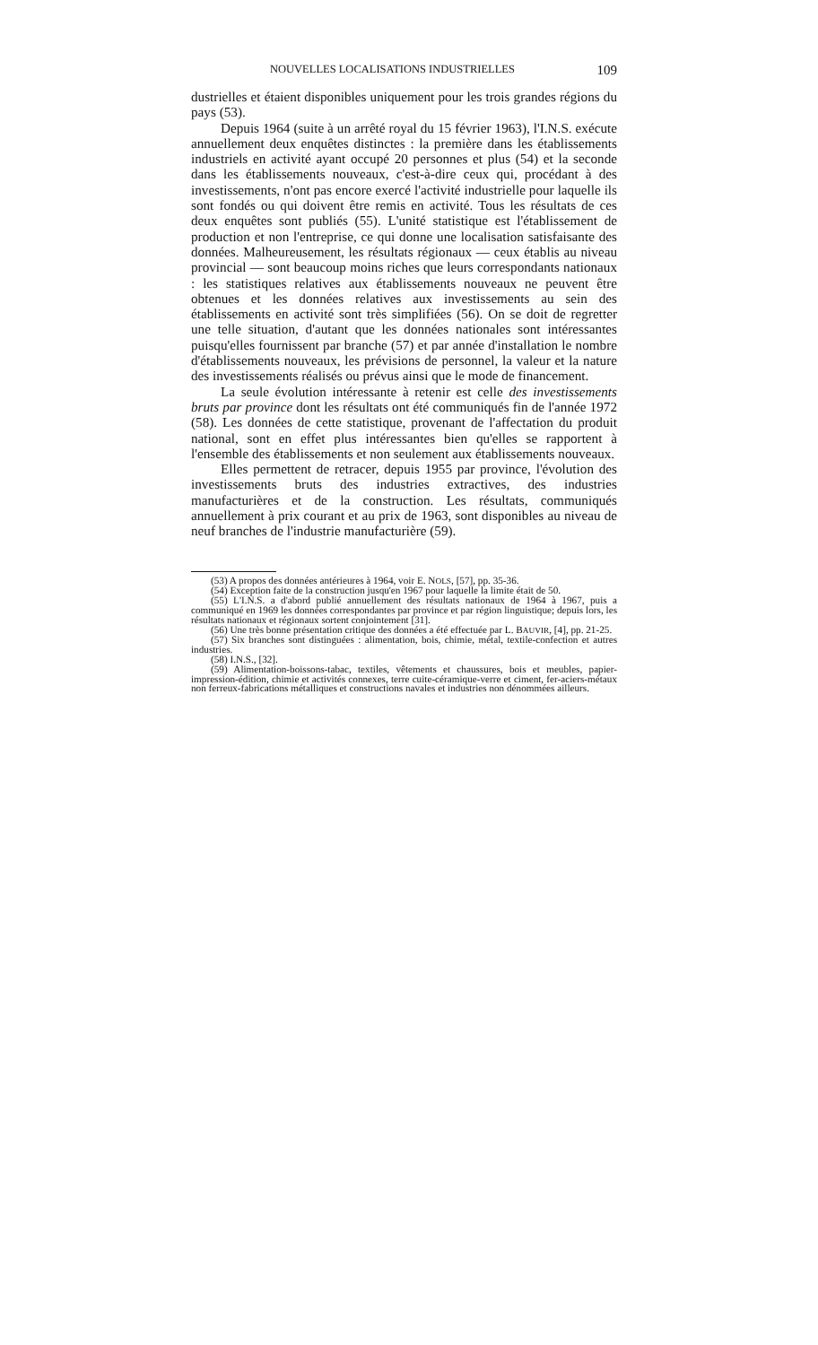NOUVELLES LOCALISATIONS INDUSTRIELLES 109
dustrielles et étaient disponibles uniquement pour les trois grandes régions du pays (53).
Depuis 1964 (suite à un arrêté royal du 15 février 1963), l'I.N.S. exécute annuellement deux enquêtes distinctes : la première dans les établissements industriels en activité ayant occupé 20 personnes et plus (54) et la seconde dans les établissements nouveaux, c'est-à-dire ceux qui, procédant à des investissements, n'ont pas encore exercé l'activité industrielle pour laquelle ils sont fondés ou qui doivent être remis en activité. Tous les résultats de ces deux enquêtes sont publiés (55). L'unité statistique est l'établissement de production et non l'entreprise, ce qui donne une localisation satisfaisante des données. Malheureusement, les résultats régionaux — ceux établis au niveau provincial — sont beaucoup moins riches que leurs correspondants nationaux : les statistiques relatives aux établissements nouveaux ne peuvent être obtenues et les données relatives aux investissements au sein des établissements en activité sont très simplifiées (56). On se doit de regretter une telle situation, d'autant que les données nationales sont intéressantes puisqu'elles fournissent par branche (57) et par année d'installation le nombre d'établissements nouveaux, les prévisions de personnel, la valeur et la nature des investissements réalisés ou prévus ainsi que le mode de financement.
La seule évolution intéressante à retenir est celle des investissements bruts par province dont les résultats ont été communiqués fin de l'année 1972 (58). Les données de cette statistique, provenant de l'affectation du produit national, sont en effet plus intéressantes bien qu'elles se rapportent à l'ensemble des établissements et non seulement aux établissements nouveaux.
Elles permettent de retracer, depuis 1955 par province, l'évolution des investissements bruts des industries extractives, des industries manufacturières et de la construction. Les résultats, communiqués annuellement à prix courant et au prix de 1963, sont disponibles au niveau de neuf branches de l'industrie manufacturière (59).
(53) A propos des données antérieures à 1964, voir E. NOLS, [57], pp. 35-36.
(54) Exception faite de la construction jusqu'en 1967 pour laquelle la limite était de 50.
(55) L'I.N.S. a d'abord publié annuellement des résultats nationaux de 1964 à 1967, puis a communiqué en 1969 les données correspondantes par province et par région linguistique; depuis lors, les résultats nationaux et régionaux sortent conjointement [31].
(56) Une très bonne présentation critique des données a été effectuée par L. BAUVIR, [4], pp. 21-25.
(57) Six branches sont distinguées : alimentation, bois, chimie, métal, textile-confection et autres industries.
(58) I.N.S., [32].
(59) Alimentation-boissons-tabac, textiles, vêtements et chaussures, bois et meubles, papier-impression-édition, chimie et activités connexes, terre cuite-céramique-verre et ciment, fer-aciers-métaux non ferreux-fabrications métalliques et constructions navales et industries non dénommées ailleurs.